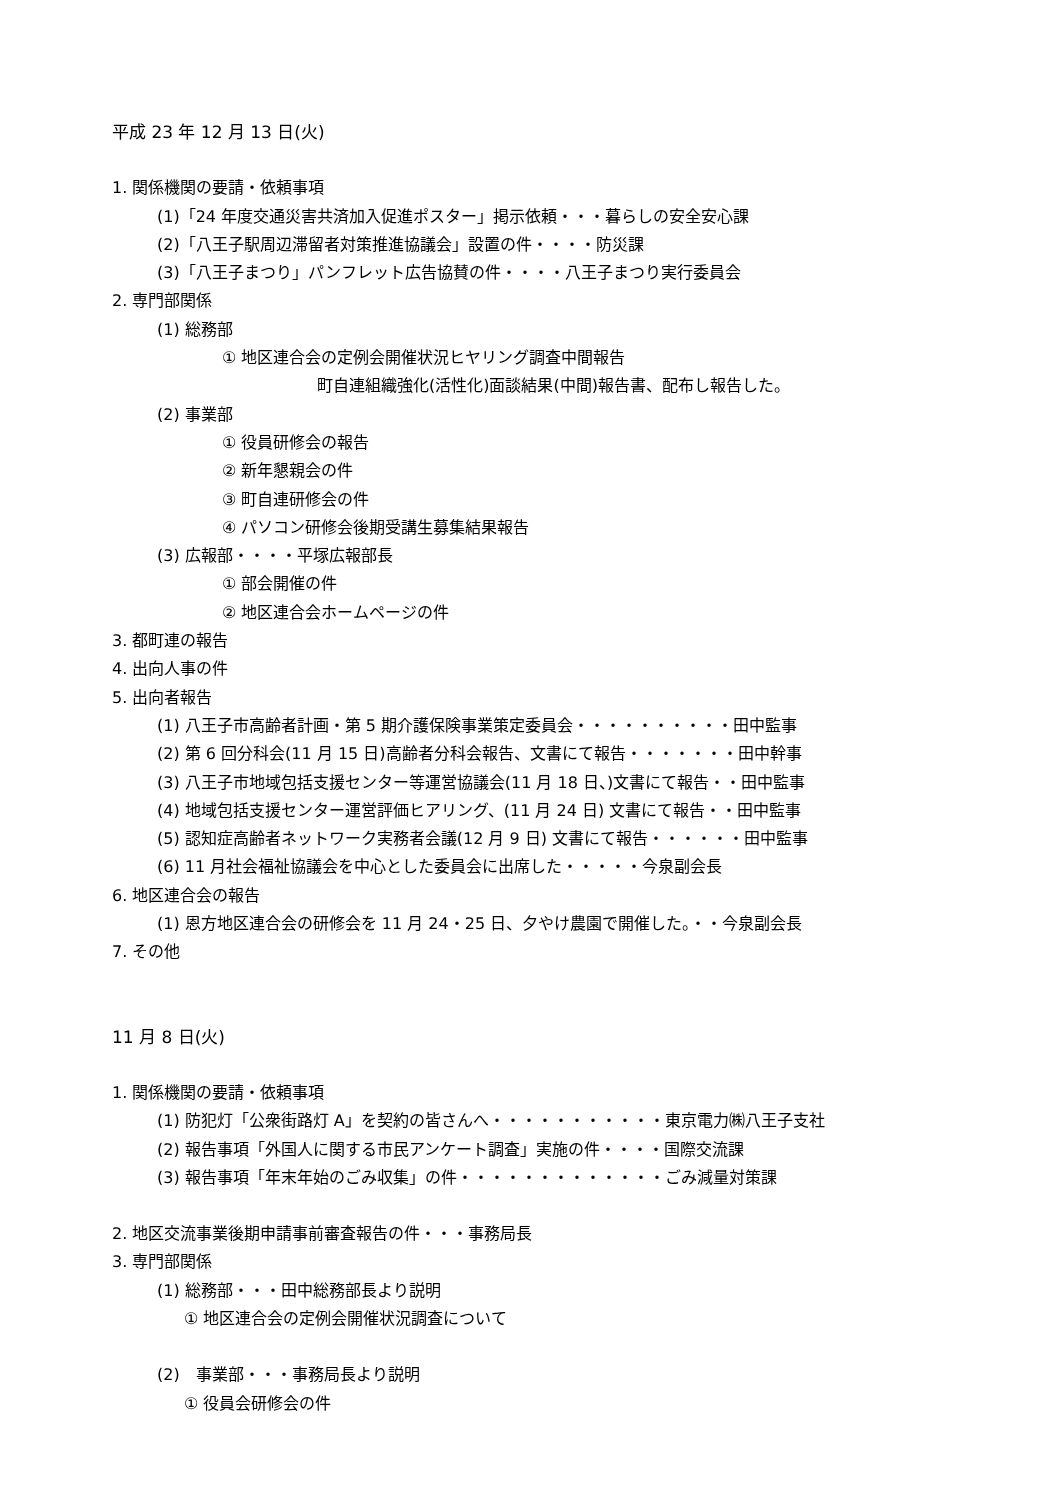平成 23 年 12 月 13 日(火)
1. 関係機関の要請・依頼事項
(1)「24 年度交通災害共済加入促進ポスター」掲示依頼・・・暮らしの安全安心課
(2)「八王子駅周辺滞留者対策推進協議会」設置の件・・・・防災課
(3)「八王子まつり」パンフレット広告協賛の件・・・・八王子まつり実行委員会
2. 専門部関係
(1) 総務部
① 地区連合会の定例会開催状況ヒヤリング調査中間報告
町自連組織強化(活性化)面談結果(中間)報告書、配布し報告した。
(2) 事業部
① 役員研修会の報告
② 新年懇親会の件
③ 町自連研修会の件
④ パソコン研修会後期受講生募集結果報告
(3) 広報部・・・・平塚広報部長
① 部会開催の件
② 地区連合会ホームページの件
3. 都町連の報告
4. 出向人事の件
5. 出向者報告
(1) 八王子市高齢者計画・第 5 期介護保険事業策定委員会・・・・・・・・・・田中監事
(2) 第 6 回分科会(11 月 15 日)高齢者分科会報告、文書にて報告・・・・・・・田中幹事
(3) 八王子市地域包括支援センター等運営協議会(11 月 18 日、)文書にて報告・・田中監事
(4) 地域包括支援センター運営評価ヒアリング、(11 月 24 日) 文書にて報告・・田中監事
(5) 認知症高齢者ネットワーク実務者会議(12 月 9 日) 文書にて報告・・・・・・田中監事
(6) 11 月社会福祉協議会を中心とした委員会に出席した・・・・・今泉副会長
6. 地区連合会の報告
(1) 恩方地区連合会の研修会を 11 月 24・25 日、夕やけ農園で開催した。・・今泉副会長
7. その他
11 月 8 日(火)
1. 関係機関の要請・依頼事項
(1) 防犯灯「公衆街路灯 A」を契約の皆さんへ・・・・・・・・・・・東京電力㈱八王子支社
(2) 報告事項「外国人に関する市民アンケート調査」実施の件・・・・国際交流課
(3) 報告事項「年末年始のごみ収集」の件・・・・・・・・・・・・・ごみ減量対策課
2. 地区交流事業後期申請事前審査報告の件・・・事務局長
3. 専門部関係
(1) 総務部・・・田中総務部長より説明
① 地区連合会の定例会開催状況調査について
(2)　事業部・・・事務局長より説明
① 役員会研修会の件